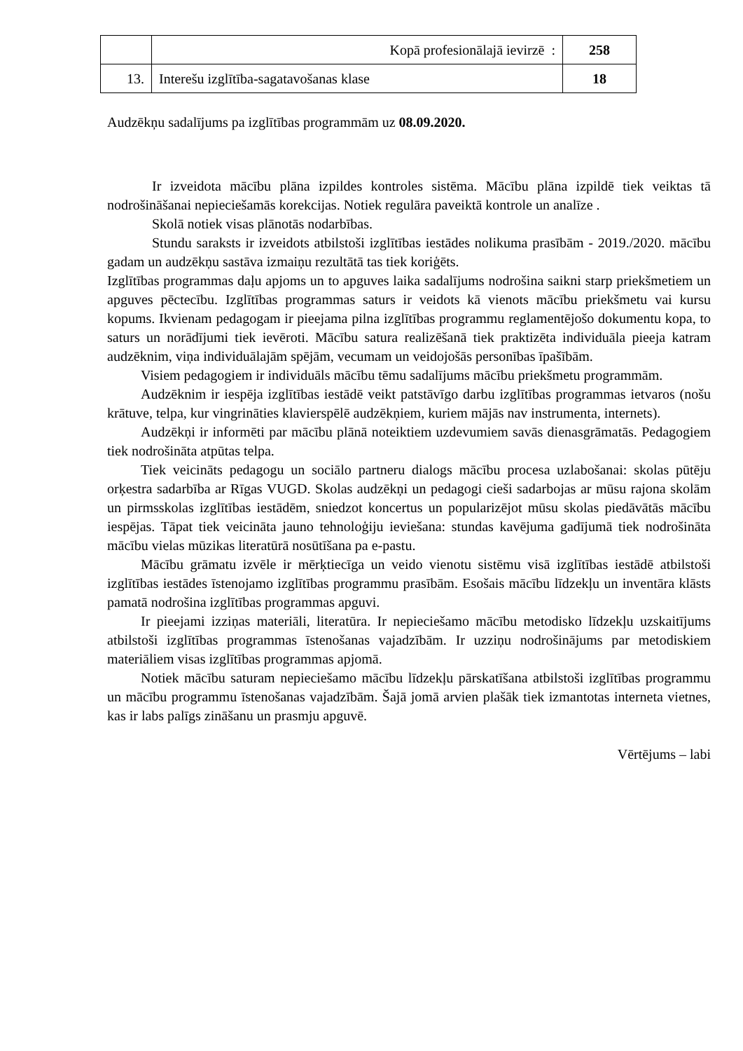| | Kopā profesionālajā ievirzē : | 258 |
| 13. | Interešu izglītība-sagatavošanas klase | 18 |
Audzēkņu sadalījums pa izglītības programmām uz 08.09.2020.
Ir izveidota mācību plāna izpildes kontroles sistēma. Mācību plāna izpildē tiek veiktas tā nodrošināšanai nepieciešamās korekcijas. Notiek regulāra paveiktā kontrole un analīze .
Skolā notiek visas plānotās nodarbības.
Stundu saraksts ir izveidots atbilstoši izglītības iestādes nolikuma prasībām - 2019./2020. mācību gadam un audzēkņu sastāva izmaiņu rezultātā tas tiek koriģēts.
Izglītības programmas daļu apjoms un to apguves laika sadalījums nodrošina saikni starp priekšmetiem un apguves pēctecību. Izglītības programmas saturs ir veidots kā vienots mācību priekšmetu vai kursu kopums. Ikvienam pedagogam ir pieejama pilna izglītības programmu reglamentējošo dokumentu kopa, to saturs un norādījumi tiek ievēroti. Mācību satura realizēšanā tiek praktizēta individuāla pieeja katram audzēknim, viņa individuālajām spējām, vecumam un veidojošās personības īpašībām.
Visiem pedagogiem ir individuāls mācību tēmu sadalījums mācību priekšmetu programmām.
Audzēknim ir iespēja izglītības iestādē veikt patstāvīgo darbu izglītības programmas ietvaros (nošu krātuve, telpa, kur vingrināties klavierspēlē audzēkņiem, kuriem mājās nav instrumenta, internets).
Audzēkņi ir informēti par mācību plānā noteiktiem uzdevumiem savās dienasgrāmatās. Pedagogiem tiek nodrošināta atpūtas telpa.
Tiek veicināts pedagogu un sociālo partneru dialogs mācību procesa uzlabošanai: skolas pūtēju orķestra sadarbība ar Rīgas VUGD. Skolas audzēkņi un pedagogi cieši sadarbojas ar mūsu rajona skolām un pirmsskolas izglītības iestādēm, sniedzot koncertus un popularizējot mūsu skolas piedāvātās mācību iespējas. Tāpat tiek veicināta jauno tehnoloģiju ieviešana: stundas kavējuma gadījumā tiek nodrošināta mācību vielas mūzikas literatūrā nosūtīšana pa e-pastu.
Mācību grāmatu izvēle ir mērķtiecīga un veido vienotu sistēmu visā izglītības iestādē atbilstoši izglītības iestādes īstenojamo izglītības programmu prasībām. Esošais mācību līdzekļu un inventāra klāsts pamatā nodrošina izglītības programmas apguvi.
Ir pieejami izziņas materiāli, literatūra. Ir nepieciešamo mācību metodisko līdzekļu uzskaitījums atbilstoši izglītības programmas īstenošanas vajadzībām. Ir uzziņu nodrošinājums par metodiskiem materiāliem visas izglītības programmas apjomā.
Notiek mācību saturam nepieciešamo mācību līdzekļu pārskatīšana atbilstoši izglītības programmu un mācību programmu īstenošanas vajadzībām. Šajā jomā arvien plašāk tiek izmantotas interneta vietnes, kas ir labs palīgs zināšanu un prasmju apguvē.
Vērtējums – labi